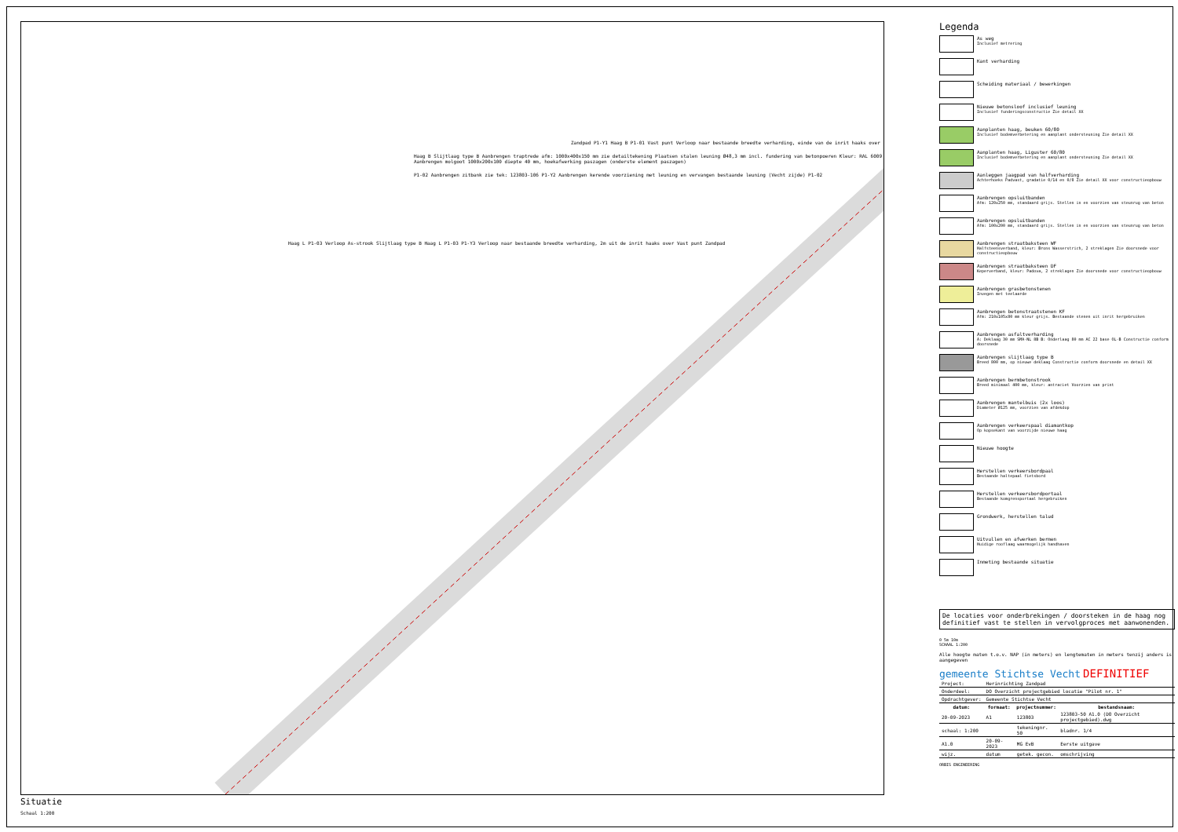Zandpad P1-Y1 Haag B P1-01 Vast punt Verloop naar bestaande breedte verharding, einde van de inrit haaks over
Haag B Slijtlaag type B Aanbrengen traptrede afm: 1000x400x150 mm zie detailtekening Plaatsen stalen leuning Ø48,3 mm incl. fundering van betonpoeren Kleur: RAL 6009 Aanbrengen molgoot 1000x200x100 diepte 40 mm, hoekafwerking paszagen (onderste element paszagen)
P1-02 Aanbrengen zitbank zie tek: 123803-106 P1-Y2 Aanbrengen kerende voorziening met leuning en vervangen bestaande leuning (Vecht zijde) P1-02
Haag L P1-03 Verloop As-strook Slijtlaag type B Haag L P1-03 P1-Y3 Verloop naar bestaande breedte verharding, 2m uit de inrit haaks over Vast punt Zandpad
Legenda
As weg
Inclusief metrering
Kant verharding
Scheiding materiaal / bewerkingen
Nieuwe betonsloof inclusief leuning
Inclusief funderingsconstructie Zie detail XX
Aanplanten haag, beuken 60/80
Inclusief bodemverbetering en aanplant ondersteuning Zie detail XX
Aanplanten haag, Liguster 60/80
Inclusief bodemverbetering en aanplant ondersteuning Zie detail XX
Aanleggen jaagpad van halfverharding
Achterhoeks Padvast, gradatie 0/14 en 0/8 Zie detail XX voor constructieopbouw
Aanbrengen opsluitbanden
Afm: 120x250 mm, standaard grijs. Stellen in en voorzien van steunrug van beton
Aanbrengen opsluitbanden
Afm: 100x200 mm, standaard grijs. Stellen in en voorzien van steunrug van beton
Aanbrengen straatbaksteen WF
Halfsteensverband, kleur: Brons Wasserstrich, 2 streklagen Zie doorsnede voor constructieopbouw
Aanbrengen straatbaksteen DF
Keperverband, kleur: Padova, 2 streklagen Zie doorsnede voor constructieopbouw
Aanbrengen grasbetonstenen
Invegen met teelaarde
Aanbrengen betonstraatstenen KF
Afm: 210x105x80 mm kleur grijs. Bestaande stenen uit inrit hergebruiken
Aanbrengen asfaltverharding
A: Deklaag 30 mm SMA-NL 8B B: Onderlaag 80 mm AC 22 base OL-B Constructie conform doorsnede
Aanbrengen slijtlaag type B
Breed 800 mm, op nieuwe deklaag Constructie conform doorsnede en detail XX
Aanbrengen bermbetonstrook
Breed minimaal 400 mm, kleur: antraciet Voorzien van print
Aanbrengen mantelbuis (2x loos)
Diameter Ø125 mm, voorzien van afdekdop
Aanbrengen verkeerspaal diamantkop
Op kopsekant van voorzijde nieuwe haag
Nieuwe hoogte
Herstellen verkeersbordpaal
Bestaande haltepaal fietsbord
Herstellen verkeersbordportaal
Bestaande komgrensportaal hergebruiken
Grondwerk, herstellen talud
Uitvullen en afwerken bermen
Huidige rooflaag waarmogelijk handhaven
Inmeting bestaande situatie
De locaties voor onderbrekingen / doorsteken in de haag nog definitief vast te stellen in vervolgproces met aanwonenden.
0 5m 10m
SCHAAL 1:200
Alle hoogte maten t.o.v. NAP (in meters) en lengtematen in meters tenzij anders is aangegeven
gemeente Stichtse Vecht DEFINITIEF
| Project: | Herinrichting Zandpad | | |
| Onderdeel: | DO Overzicht projectgebied locatie "Pilot nr. 1" | | |
| Opdrachtgever: | Gemeente Stichtse Vecht | | |
| datum: | formaat: | projectnummer: | bestandsnaam: |
| 20-09-2023 | A1 | 123803 | 123803-50 A1.0 (DO Overzicht projectgebied).dwg |
| schaal: 1:200 | | tekeningnr. 50 | bladnr. 1/4 |
| A1.0 | 20-09-2023 | MG EvB | Eerste uitgave |
| wijz. | datum | getek. gecon. | omschrijving |
ORBIS ENGINEERING
Situatie
Schaal 1:200